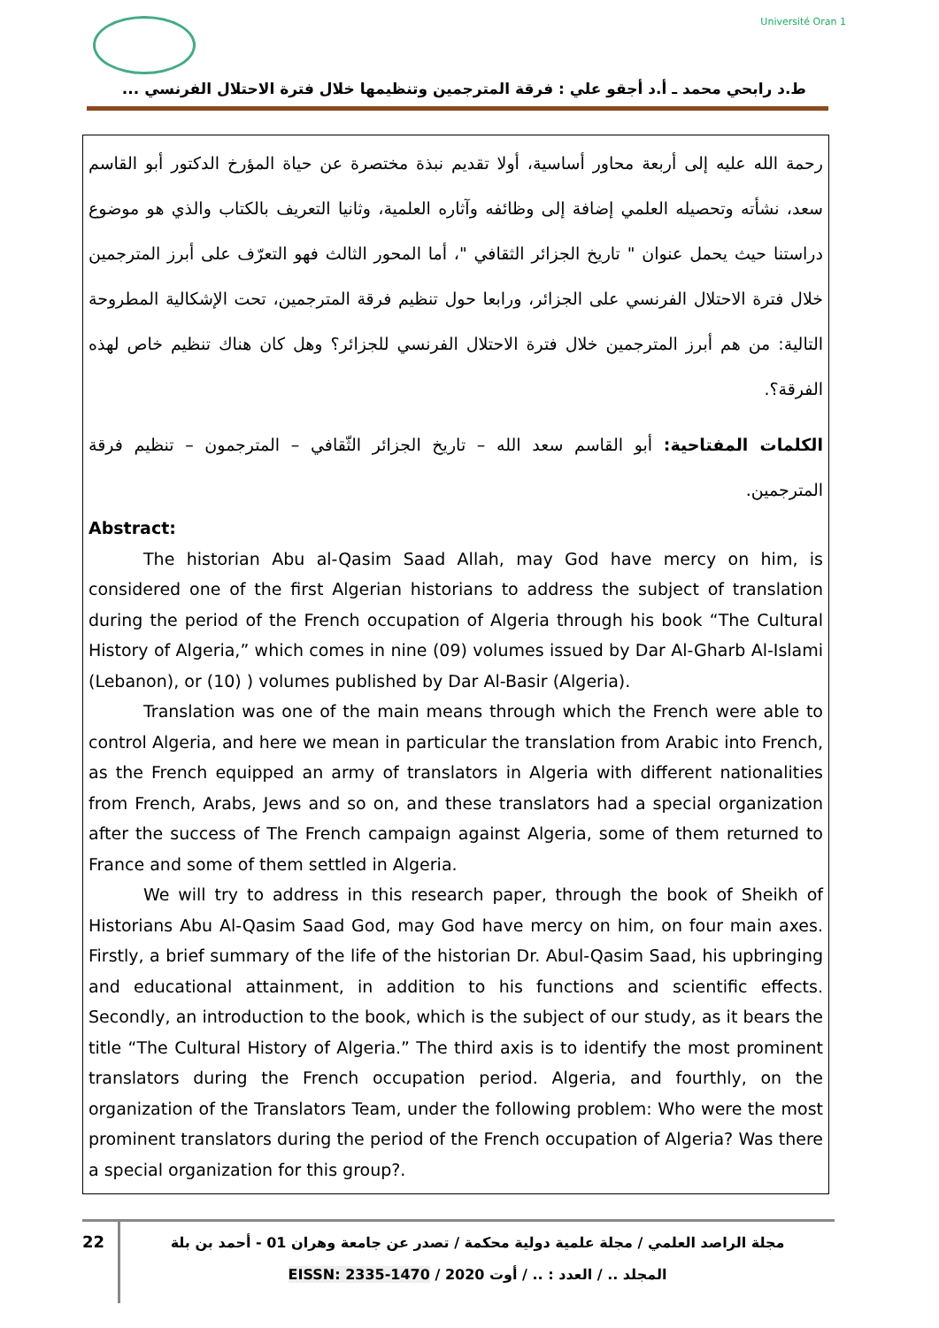Université Oran 1
ط.د رابحي محمد ـ أ.د أجقو علي : فرقة المترجمين وتنظيمها خلال فترة الاحتلال الفرنسي ...
رحمة الله عليه إلى أربعة محاور أساسية، أولا تقديم نبذة مختصرة عن حياة المؤرخ الدكتور أبو القاسم سعد، نشأته وتحصيله العلمي إضافة إلى وظائفه وآثاره العلمية، وثانيا التعريف بالكتاب والذي هو موضوع دراستنا حيث يحمل عنوان " تاريخ الجزائر الثقافي "، أما المحور الثالث فهو التعرّف على أبرز المترجمين خلال فترة الاحتلال الفرنسي على الجزائر، ورابعا حول تنظيم فرقة المترجمين، تحت الإشكالية المطروحة التالية: من هم أبرز المترجمين خلال فترة الاحتلال الفرنسي للجزائر؟ وهل كان هناك تنظيم خاص لهذه الفرقة؟.
الكلمات المفتاحية: أبو القاسم سعد الله – تاريخ الجزائر الثّقافي – المترجمون – تنظيم فرقة المترجمين.
Abstract:
The historian Abu al-Qasim Saad Allah, may God have mercy on him, is considered one of the first Algerian historians to address the subject of translation during the period of the French occupation of Algeria through his book “The Cultural History of Algeria,” which comes in nine (09) volumes issued by Dar Al-Gharb Al-Islami (Lebanon), or (10) ) volumes published by Dar Al-Basir (Algeria).
Translation was one of the main means through which the French were able to control Algeria, and here we mean in particular the translation from Arabic into French, as the French equipped an army of translators in Algeria with different nationalities from French, Arabs, Jews and so on, and these translators had a special organization after the success of The French campaign against Algeria, some of them returned to France and some of them settled in Algeria.
We will try to address in this research paper, through the book of Sheikh of Historians Abu Al-Qasim Saad God, may God have mercy on him, on four main axes. Firstly, a brief summary of the life of the historian Dr. Abul-Qasim Saad, his upbringing and educational attainment, in addition to his functions and scientific effects. Secondly, an introduction to the book, which is the subject of our study, as it bears the title “The Cultural History of Algeria.” The third axis is to identify the most prominent translators during the French occupation period. Algeria, and fourthly, on the organization of the Translators Team, under the following problem: Who were the most prominent translators during the period of the French occupation of Algeria? Was there a special organization for this group?.
22
مجلة الراصد العلمي / مجلة علمية دولية محكمة / تصدر عن جامعة وهران 01 - أحمد بن بلة
المجلد .. / العدد : .. / أوت 2020 / EISSN: 2335-1470